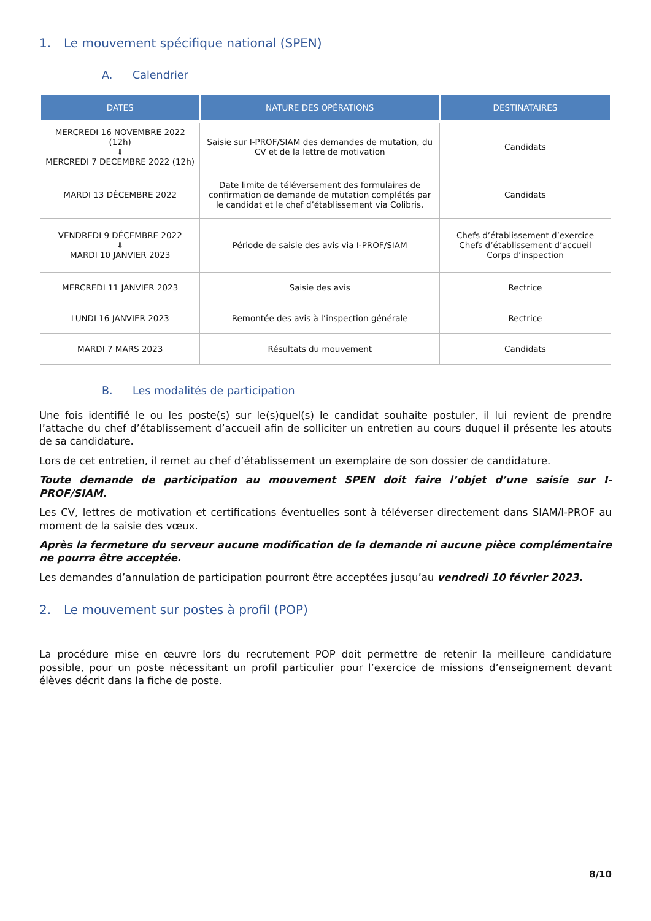1. Le mouvement spécifique national (SPEN)
A. Calendrier
| DATES | NATURE DES OPÉRATIONS | DESTINATAIRES |
| --- | --- | --- |
| MERCREDI 16 NOVEMBRE 2022 (12h) ⇓ MERCREDI 7 DECEMBRE 2022 (12h) | Saisie sur I-PROF/SIAM des demandes de mutation, du CV et de la lettre de motivation | Candidats |
| MARDI 13 DÉCEMBRE 2022 | Date limite de téléversement des formulaires de confirmation de demande de mutation complétés par le candidat et le chef d’établissement via Colibris. | Candidats |
| VENDREDI 9 DÉCEMBRE 2022 ⇓ MARDI 10 JANVIER 2023 | Période de saisie des avis via I-PROF/SIAM | Chefs d’établissement d’exercice Chefs d’établissement d’accueil Corps d’inspection |
| MERCREDI 11 JANVIER 2023 | Saisie des avis | Rectrice |
| LUNDI 16 JANVIER 2023 | Remontée des avis à l’inspection générale | Rectrice |
| MARDI 7 MARS 2023 | Résultats du mouvement | Candidats |
B. Les modalités de participation
Une fois identifié le ou les poste(s) sur le(s)quel(s) le candidat souhaite postuler, il lui revient de prendre l’attache du chef d’établissement d’accueil afin de solliciter un entretien au cours duquel il présente les atouts de sa candidature.
Lors de cet entretien, il remet au chef d’établissement un exemplaire de son dossier de candidature.
Toute demande de participation au mouvement SPEN doit faire l’objet d’une saisie sur I-PROF/SIAM.
Les CV, lettres de motivation et certifications éventuelles sont à téléverser directement dans SIAM/I-PROF au moment de la saisie des vœux.
Après la fermeture du serveur aucune modification de la demande ni aucune pièce complémentaire ne pourra être acceptée.
Les demandes d’annulation de participation pourront être acceptées jusqu’au vendredi 10 février 2023.
2. Le mouvement sur postes à profil (POP)
La procédure mise en œuvre lors du recrutement POP doit permettre de retenir la meilleure candidature possible, pour un poste nécessitant un profil particulier pour l’exercice de missions d’enseignement devant élèves décrit dans la fiche de poste.
8/10